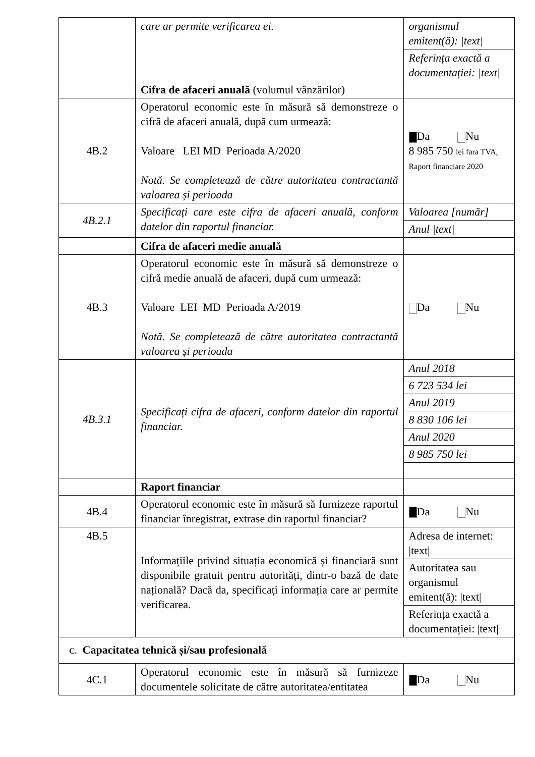| | care ar permite verificarea ei. | organismul emitent(ă): /text/ |
| | | Referința exactă a documentației: /text/ |
| | Cifra de afaceri anuală (volumul vânzărilor) | |
| 4B.2 | Operatorul economic este în măsură să demonstreze o cifră de afaceri anuală, după cum urmează: Valoare LEI MD Perioada A/2020 Notă. Se completează de către autoritatea contractantă valoarea și perioada | Da Nu 8 985 750 lei fara TVA, Raport financiare 2020 |
| 4B.2.1 | Specificați care este cifra de afaceri anuală, conform datelor din raportul financiar. | Valoarea [număr] |
| | | Anul /text/ |
| | Cifra de afaceri medie anuală | |
| 4B.3 | Operatorul economic este în măsură să demonstreze o cifră medie anuală de afaceri, după cum urmează: Valoare LEI MD Perioada A/2019 Notă. Se completează de către autoritatea contractantă valoarea și perioada | Da Nu |
| 4B.3.1 | Specificați cifra de afaceri, conform datelor din raportul financiar. | Anul 2018 |
| | | 6 723 534 lei |
| | | Anul 2019 |
| | | 8 830 106 lei |
| | | Anul 2020 |
| | | 8 985 750 lei |
| | Raport financiar | |
| 4B.4 | Operatorul economic este în măsură să furnizeze raportul financiar înregistrat, extrase din raportul financiar? | Da Nu |
| 4B.5 | Informațiile privind situația economică și financiară sunt disponibile gratuit pentru autorități, dintr-o bază de date națională? Dacă da, specificați informația care ar permite verificarea. | Adresa de internet: /text/ |
| | | Autoritatea sau organismul emitent(ă): /text/ |
| | | Referința exactă a documentației: /text/ |
| C. Capacitatea tehnică și/sau profesională | | |
| 4C.1 | Operatorul economic este în măsură să furnizeze documentele solicitate de către autoritatea/entitatea | Da Nu |